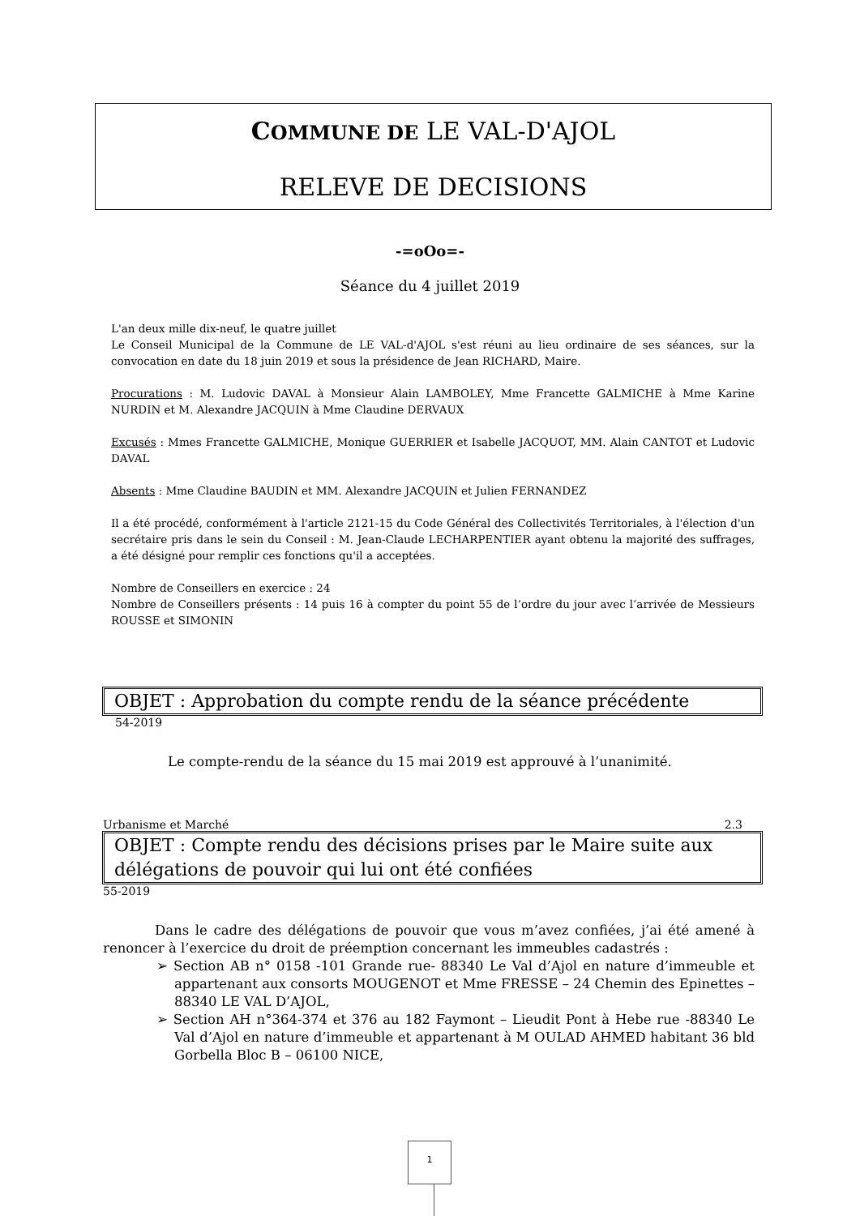COMMUNE DE LE VAL-D'AJOL
RELEVE DE DECISIONS
-=oOo=-
Séance du 4 juillet 2019
L'an deux mille dix-neuf, le quatre juillet
Le Conseil Municipal de la Commune de LE VAL-d'AJOL s'est réuni au lieu ordinaire de ses séances, sur la convocation en date du 18 juin 2019 et sous la présidence de Jean RICHARD, Maire.
Procurations : M. Ludovic DAVAL à Monsieur Alain LAMBOLEY, Mme Francette GALMICHE à Mme Karine NURDIN et M. Alexandre JACQUIN à Mme Claudine DERVAUX
Excusés : Mmes Francette GALMICHE, Monique GUERRIER et Isabelle JACQUOT, MM. Alain CANTOT et Ludovic DAVAL
Absents : Mme Claudine BAUDIN et MM. Alexandre JACQUIN et Julien FERNANDEZ
Il a été procédé, conformément à l'article 2121-15 du Code Général des Collectivités Territoriales, à l'élection d'un secrétaire pris dans le sein du Conseil : M. Jean-Claude LECHARPENTIER ayant obtenu la majorité des suffrages, a été désigné pour remplir ces fonctions qu'il a acceptées.
Nombre de Conseillers en exercice : 24
Nombre de Conseillers présents : 14 puis 16 à compter du point 55 de l’ordre du jour avec l’arrivée de Messieurs ROUSSE et SIMONIN
OBJET : Approbation du compte rendu de la séance précédente
54-2019
Le compte-rendu de la séance du 15 mai 2019 est approuvé à l’unanimité.
Urbanisme et Marché 2.3
OBJET : Compte rendu des décisions prises par le Maire suite aux délégations de pouvoir qui lui ont été confiées
55-2019
Dans le cadre des délégations de pouvoir que vous m’avez confiées, j’ai été amené à renoncer à l’exercice du droit de préemption concernant les immeubles cadastrés :
➢ Section AB n° 0158 -101 Grande rue- 88340 Le Val d’Ajol en nature d’immeuble et appartenant aux consorts MOUGENOT et Mme FRESSE – 24 Chemin des Epinettes – 88340 LE VAL D’AJOL,
➢ Section AH n°364-374 et 376 au 182 Faymont – Lieudit Pont à Hebe rue -88340 Le Val d’Ajol en nature d’immeuble et appartenant à M OULAD AHMED habitant 36 bld Gorbella Bloc B – 06100 NICE,
1